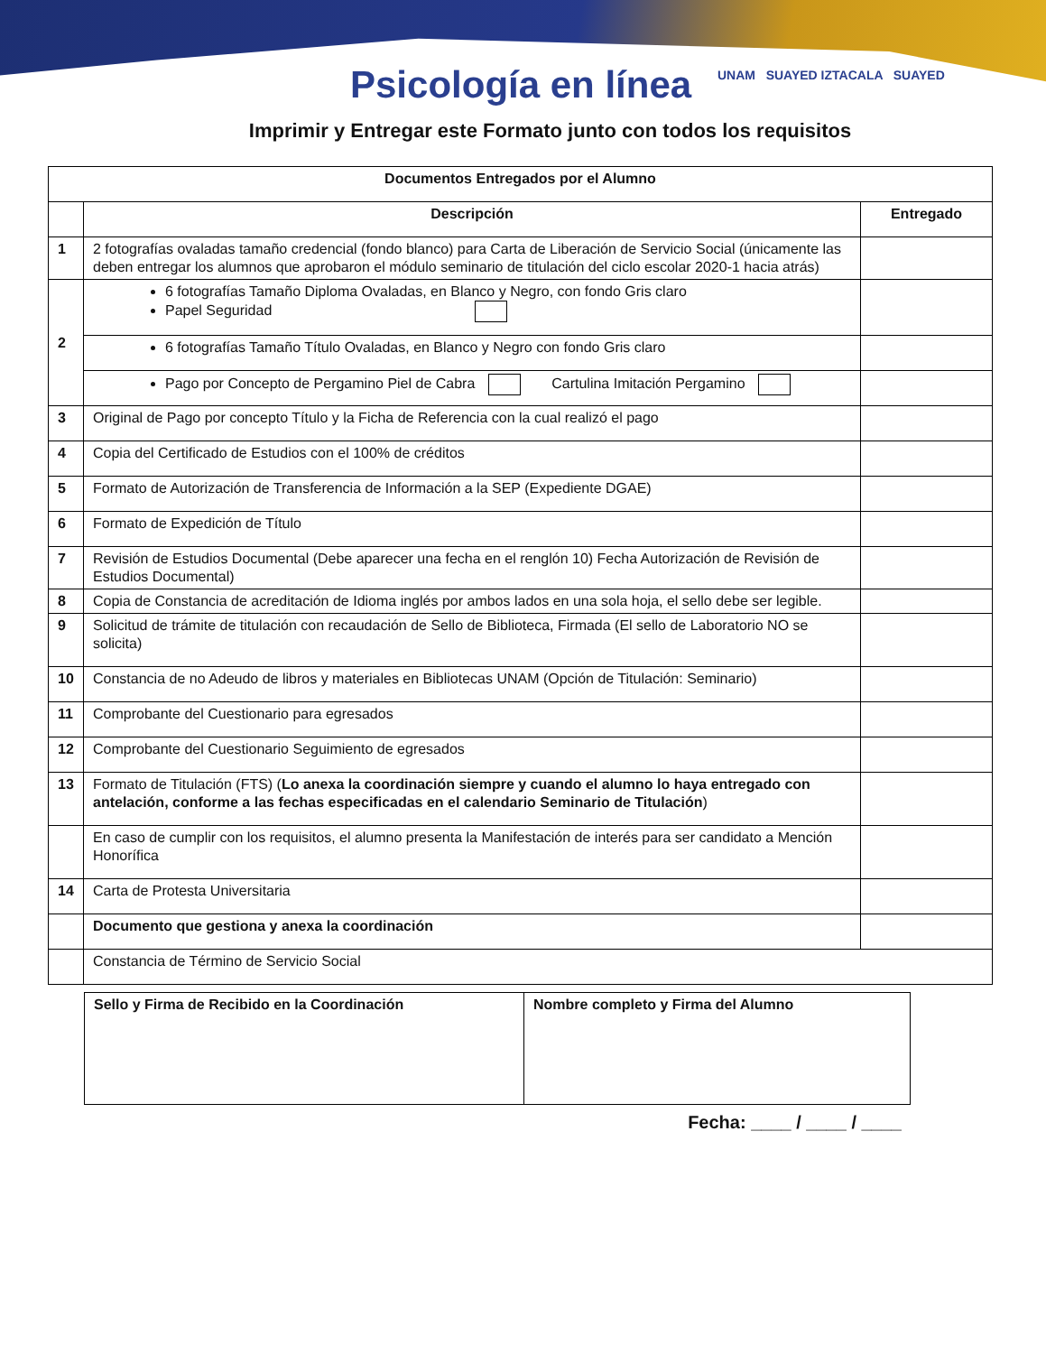Psicología en línea
UNAM SUAYED IZTACALA SUAYED
Imprimir y Entregar este Formato junto con todos los requisitos
| Documentos Entregados por el Alumno | | |
| --- | --- | --- |
| | Descripción | Entregado |
| 1 | 2 fotografías ovaladas tamaño credencial (fondo blanco) para Carta de Liberación de Servicio Social (únicamente las deben entregar los alumnos que aprobaron el módulo seminario de titulación del ciclo escolar 2020-1 hacia atrás) | |
| 2 | 6 fotografías Tamaño Diploma Ovaladas, en Blanco y Negro, con fondo Gris claro Papel Seguridad | |
| | 6 fotografías Tamaño Título Ovaladas, en Blanco y Negro con fondo Gris claro | |
| | Pago por Concepto de Pergamino Piel de Cabra Cartulina Imitación Pergamino | |
| 3 | Original de Pago por concepto Título y la Ficha de Referencia con la cual realizó el pago | |
| 4 | Copia del Certificado de Estudios con el 100% de créditos | |
| 5 | Formato de Autorización de Transferencia de Información a la SEP (Expediente DGAE) | |
| 6 | Formato de Expedición de Título | |
| 7 | Revisión de Estudios Documental (Debe aparecer una fecha en el renglón 10) Fecha Autorización de Revisión de Estudios Documental) | |
| 8 | Copia de Constancia de acreditación de Idioma inglés por ambos lados en una sola hoja, el sello debe ser legible. | |
| 9 | Solicitud de trámite de titulación con recaudación de Sello de Biblioteca, Firmada (El sello de Laboratorio NO se solicita) | |
| 10 | Constancia de no Adeudo de libros y materiales en Bibliotecas UNAM (Opción de Titulación: Seminario) | |
| 11 | Comprobante del Cuestionario para egresados | |
| 12 | Comprobante del Cuestionario Seguimiento de egresados | |
| 13 | Formato de Titulación (FTS) ( Lo anexa la coordinación siempre y cuando el alumno lo haya entregado con antelación, conforme a las fechas especificadas en el calendario Seminario de Titulación ) | |
| | En caso de cumplir con los requisitos, el alumno presenta la Manifestación de interés para ser candidato a Mención Honorífica | |
| 14 | Carta de Protesta Universitaria | |
| | Documento que gestiona y anexa la coordinación | |
| | Constancia de Término de Servicio Social | |
| Sello y Firma de Recibido en la Coordinación | Nombre completo y Firma del Alumno |
Fecha: ____ / ____ / ____